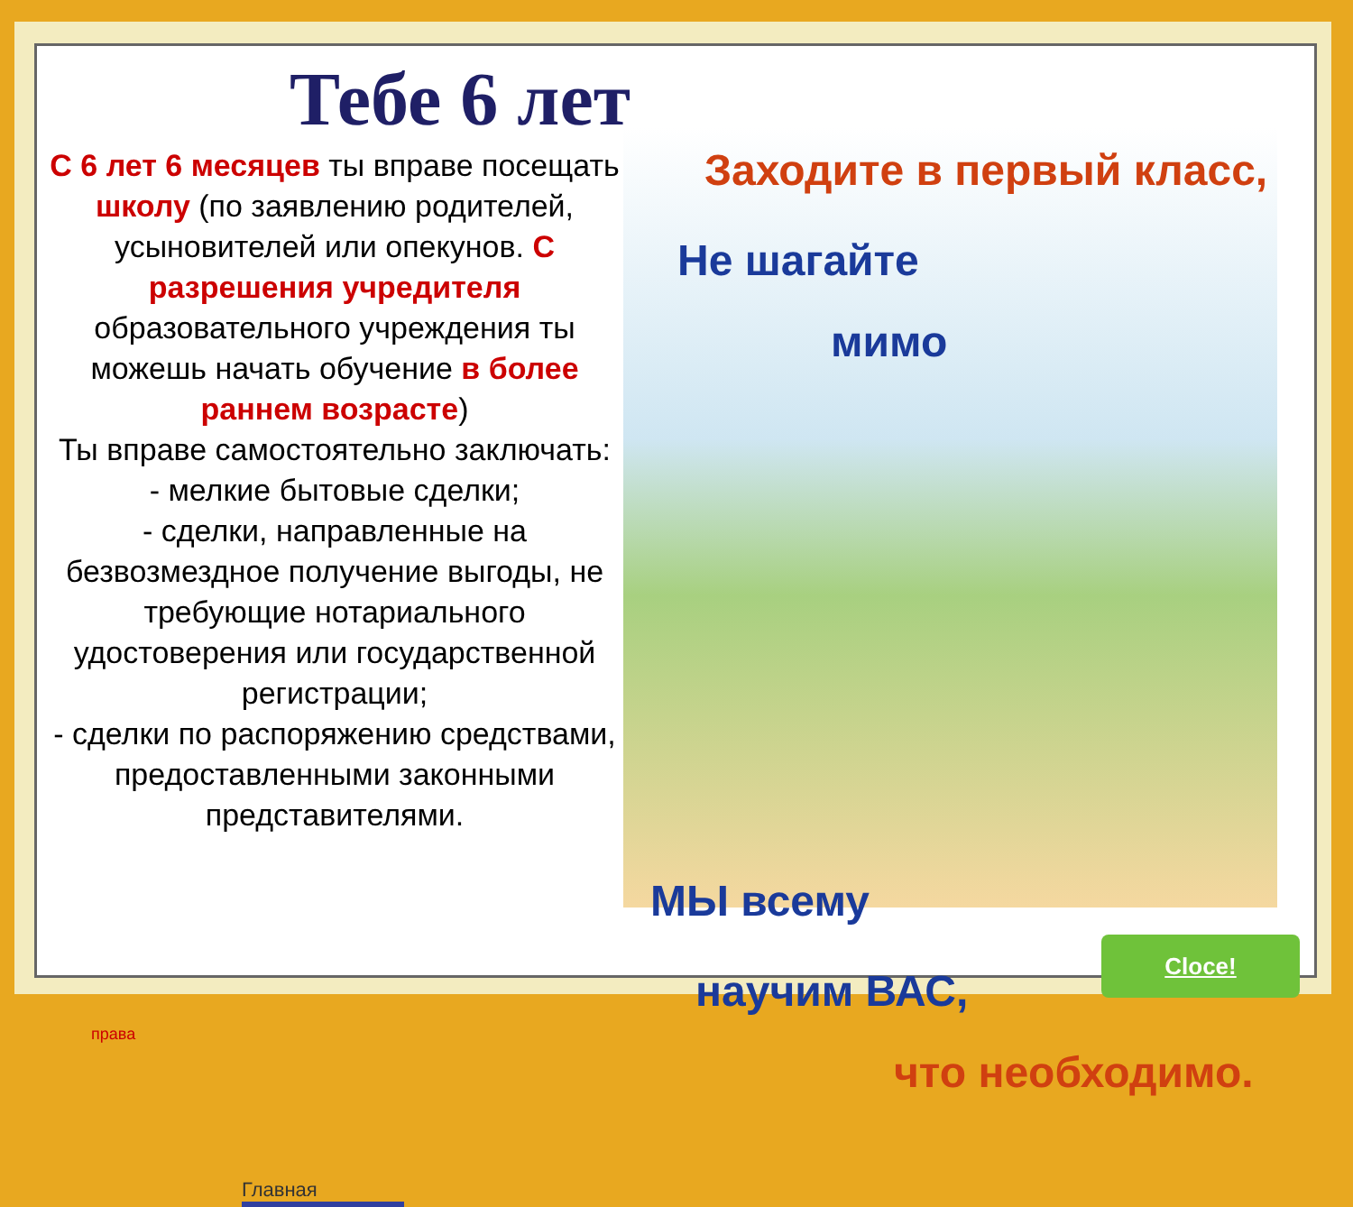Тебе 6 лет
С 6 лет 6 месяцев ты вправе посещать школу (по заявлению родителей, усыновителей или опекунов. С разрешения учредителя образовательного учреждения ты можешь начать обучение в более раннем возрасте)
Ты вправе самостоятельно заключать:
- мелкие бытовые сделки;
- сделки, направленные на безвозмездное получение выгоды, не требующие нотариального удостоверения или государственной регистрации;
- сделки по распоряжению средствами, предоставленными законными представителями.
Заходите в первый класс,
Не шагайте
мимо
МЫ всему
научим ВАС,
что необходимо.
права
Cloce!
Главная